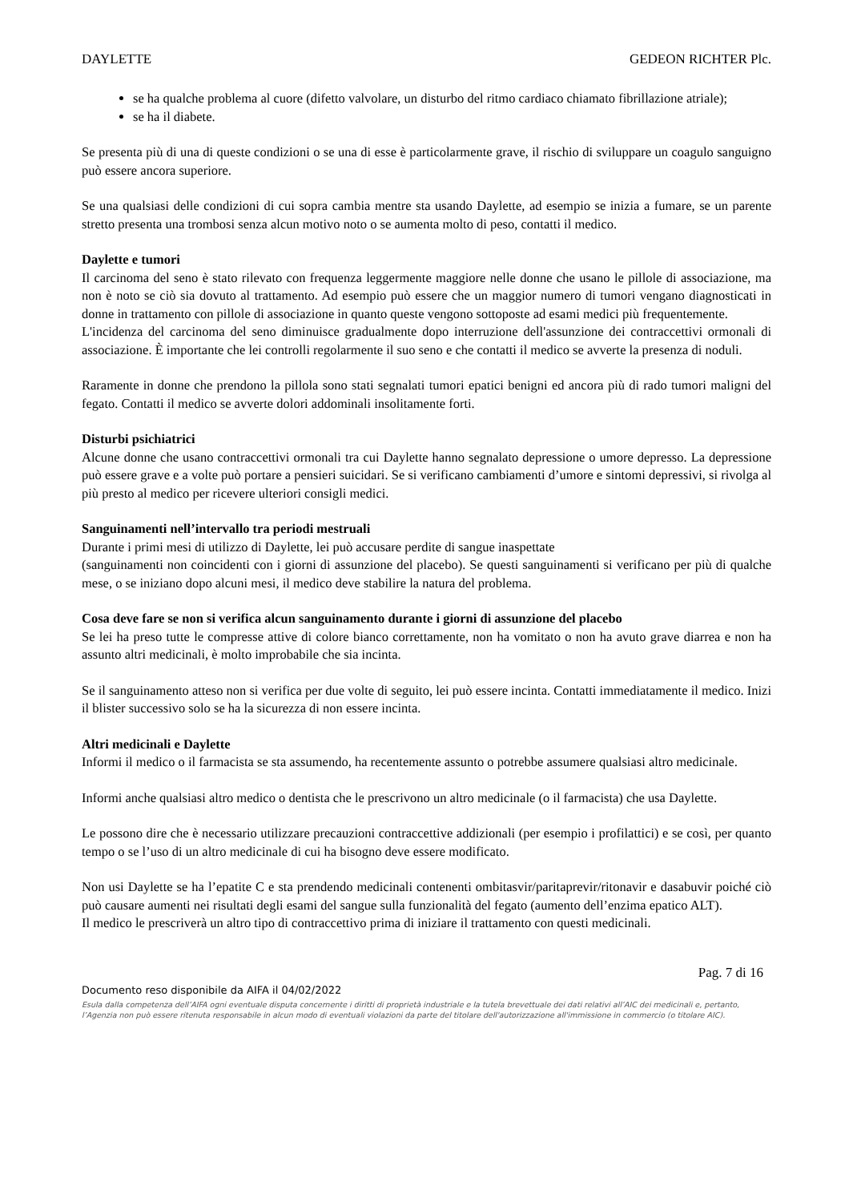DAYLETTE GEDEON RICHTER Plc.
se ha qualche problema al cuore (difetto valvolare, un disturbo del ritmo cardiaco chiamato fibrillazione atriale);
se ha il diabete.
Se presenta più di una di queste condizioni o se una di esse è particolarmente grave, il rischio di sviluppare un coagulo sanguigno può essere ancora superiore.
Se una qualsiasi delle condizioni di cui sopra cambia mentre sta usando Daylette, ad esempio se inizia a fumare, se un parente stretto presenta una trombosi senza alcun motivo noto o se aumenta molto di peso, contatti il medico.
Daylette e tumori
Il carcinoma del seno è stato rilevato con frequenza leggermente maggiore nelle donne che usano le pillole di associazione, ma non è noto se ciò sia dovuto al trattamento. Ad esempio può essere che un maggior numero di tumori vengano diagnosticati in donne in trattamento con pillole di associazione in quanto queste vengono sottoposte ad esami medici più frequentemente.
L'incidenza del carcinoma del seno diminuisce gradualmente dopo interruzione dell'assunzione dei contraccettivi ormonali di associazione. È importante che lei controlli regolarmente il suo seno e che contatti il medico se avverte la presenza di noduli.
Raramente in donne che prendono la pillola sono stati segnalati tumori epatici benigni ed ancora più di rado tumori maligni del fegato. Contatti il medico se avverte dolori addominali insolitamente forti.
Disturbi psichiatrici
Alcune donne che usano contraccettivi ormonali tra cui Daylette hanno segnalato depressione o umore depresso. La depressione può essere grave e a volte può portare a pensieri suicidari. Se si verificano cambiamenti d’umore e sintomi depressivi, si rivolga al più presto al medico per ricevere ulteriori consigli medici.
Sanguinamenti nell’intervallo tra periodi mestruali
Durante i primi mesi di utilizzo di Daylette, lei può accusare perdite di sangue inaspettate
(sanguinamenti non coincidenti con i giorni di assunzione del placebo). Se questi sanguinamenti si verificano per più di qualche mese, o se iniziano dopo alcuni mesi, il medico deve stabilire la natura del problema.
Cosa deve fare se non si verifica alcun sanguinamento durante i giorni di assunzione del placebo
Se lei ha preso tutte le compresse attive di colore bianco correttamente, non ha vomitato o non ha avuto grave diarrea e non ha assunto altri medicinali, è molto improbabile che sia incinta.
Se il sanguinamento atteso non si verifica per due volte di seguito, lei può essere incinta. Contatti immediatamente il medico. Inizi il blister successivo solo se ha la sicurezza di non essere incinta.
Altri medicinali e Daylette
Informi il medico o il farmacista se sta assumendo, ha recentemente assunto o potrebbe assumere qualsiasi altro medicinale.
Informi anche qualsiasi altro medico o dentista che le prescrivono un altro medicinale (o il farmacista) che usa Daylette.
Le possono dire che è necessario utilizzare precauzioni contraccettive addizionali (per esempio i profilattici) e se così, per quanto tempo o se l’uso di un altro medicinale di cui ha bisogno deve essere modificato.
Non usi Daylette se ha l’epatite C e sta prendendo medicinali contenenti ombitasvir/paritaprevir/ritonavir e dasabuvir poiché ciò può causare aumenti nei risultati degli esami del sangue sulla funzionalità del fegato (aumento dell’enzima epatico ALT).
Il medico le prescriverà un altro tipo di contraccettivo prima di iniziare il trattamento con questi medicinali.
Pag. 7 di 16
Documento reso disponibile da AIFA il 04/02/2022
Esula dalla competenza dell’AIFA ogni eventuale disputa concernente i diritti di proprietà industriale e la tutela brevettuale dei dati relativi all’AIC dei medicinali e, pertanto, l’Agenzia non può essere ritenuta responsabile in alcun modo di eventuali violazioni da parte del titolare dell'autorizzazione all'immissione in commercio (o titolare AIC).